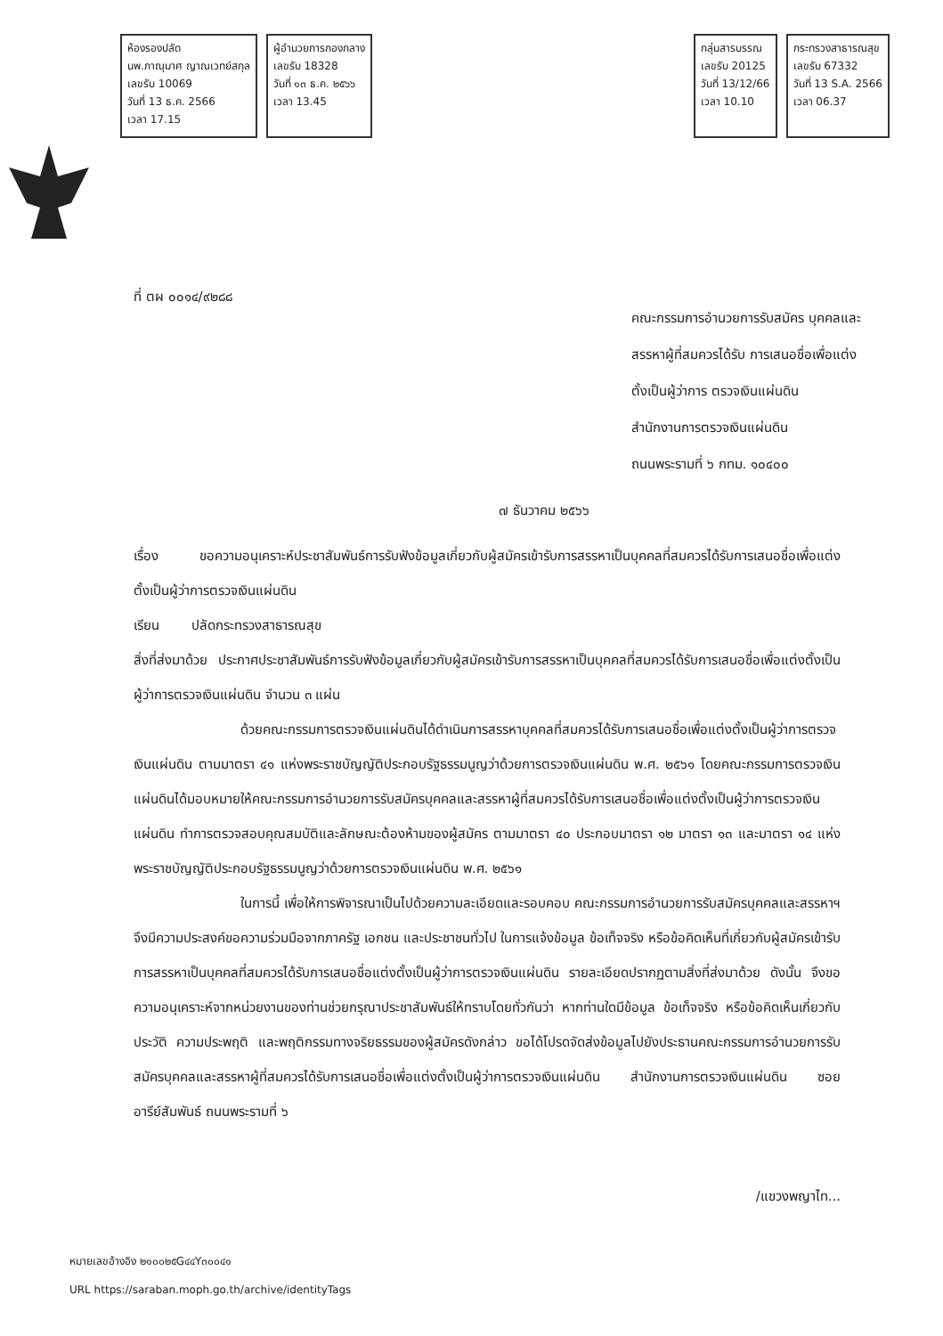ห้องรองปลัด
นพ.ภาณุมาศ ญาณเวทย์สกุล
เลขรับ 10069
วันที่ 13 ธ.ค. 2566
เวลา 17.15
ผู้อำนวยการกองกลาง
เลขรับ 18328
วันที่ ๑๓ ธ.ค. ๒๕๖๖
เวลา 13.45
กลุ่มสารบรรณ
เลขรับ 20125
วันที่ 13/12/66
เวลา 10.10
กระทรวงสาธารณสุข
เลขรับ 67332
วันที่ 13 S.A. 2566
เวลา 06.37
ที่ ตผ ๐๐๑๔/๙๒๘๘
คณะกรรมการอำนวยการรับสมัคร บุคคลและสรรหาผู้ที่สมควรได้รับ การเสนอชื่อเพื่อแต่งตั้งเป็นผู้ว่าการ ตรวจเงินแผ่นดิน
สำนักงานการตรวจเงินแผ่นดิน
ถนนพระรามที่ ๖ กทม. ๑๐๔๐๐
๗ ธันวาคม ๒๕๖๖
เรื่อง ขอความอนุเคราะห์ประชาสัมพันธ์การรับฟังข้อมูลเกี่ยวกับผู้สมัครเข้ารับการสรรหาเป็นบุคคลที่สมควรได้รับการเสนอชื่อเพื่อแต่งตั้งเป็นผู้ว่าการตรวจเงินแผ่นดิน
เรียน ปลัดกระทรวงสาธารณสุข
สิ่งที่ส่งมาด้วย ประกาศประชาสัมพันธ์การรับฟังข้อมูลเกี่ยวกับผู้สมัครเข้ารับการสรรหาเป็นบุคคลที่สมควรได้รับการเสนอชื่อเพื่อแต่งตั้งเป็นผู้ว่าการตรวจเงินแผ่นดิน จำนวน ๓ แผ่น
ด้วยคณะกรรมการตรวจเงินแผ่นดินได้ดำเนินการสรรหาบุคคลที่สมควรได้รับการเสนอชื่อเพื่อแต่งตั้งเป็นผู้ว่าการตรวจเงินแผ่นดิน ตามมาตรา ๔๑ แห่งพระราชบัญญัติประกอบรัฐธรรมนูญว่าด้วยการตรวจเงินแผ่นดิน พ.ศ. ๒๕๖๑ โดยคณะกรรมการตรวจเงินแผ่นดินได้มอบหมายให้คณะกรรมการอำนวยการรับสมัครบุคคลและสรรหาผู้ที่สมควรได้รับการเสนอชื่อเพื่อแต่งตั้งเป็นผู้ว่าการตรวจเงินแผ่นดิน ทำการตรวจสอบคุณสมบัติและลักษณะต้องห้ามของผู้สมัคร ตามมาตรา ๔๐ ประกอบมาตรา ๑๒ มาตรา ๑๓ และมาตรา ๑๔ แห่งพระราชบัญญัติประกอบรัฐธรรมนูญว่าด้วยการตรวจเงินแผ่นดิน พ.ศ. ๒๕๖๑
ในการนี้ เพื่อให้การพิจารณาเป็นไปด้วยความละเอียดและรอบคอบ คณะกรรมการอำนวยการรับสมัครบุคคลและสรรหาฯ จึงมีความประสงค์ขอความร่วมมือจากภาครัฐ เอกชน และประชาชนทั่วไป ในการแจ้งข้อมูล ข้อเท็จจริง หรือข้อคิดเห็นที่เกี่ยวกับผู้สมัครเข้ารับการสรรหาเป็นบุคคลที่สมควรได้รับการเสนอชื่อแต่งตั้งเป็นผู้ว่าการตรวจเงินแผ่นดิน รายละเอียดปรากฏตามสิ่งที่ส่งมาด้วย ดังนั้น จึงขอความอนุเคราะห์จากหน่วยงานของท่านช่วยกรุณาประชาสัมพันธ์ให้ทราบโดยทั่วกันว่า หากท่านใดมีข้อมูล ข้อเท็จจริง หรือข้อคิดเห็นเกี่ยวกับประวัติ ความประพฤติ และพฤติกรรมทางจริยธรรมของผู้สมัครดังกล่าว ขอได้โปรดจัดส่งข้อมูลไปยังประธานคณะกรรมการอำนวยการรับสมัครบุคคลและสรรหาผู้ที่สมควรได้รับการเสนอชื่อเพื่อแต่งตั้งเป็นผู้ว่าการตรวจเงินแผ่นดิน สำนักงานการตรวจเงินแผ่นดิน ซอยอารีย์สัมพันธ์ ถนนพระรามที่ ๖
/แขวงพญาไท...
หมายเลขอ้างอิง ๒๑๐๐๒๕G๔๔Y๓๐๐๔๑
URL https://saraban.moph.go.th/archive/identityTags